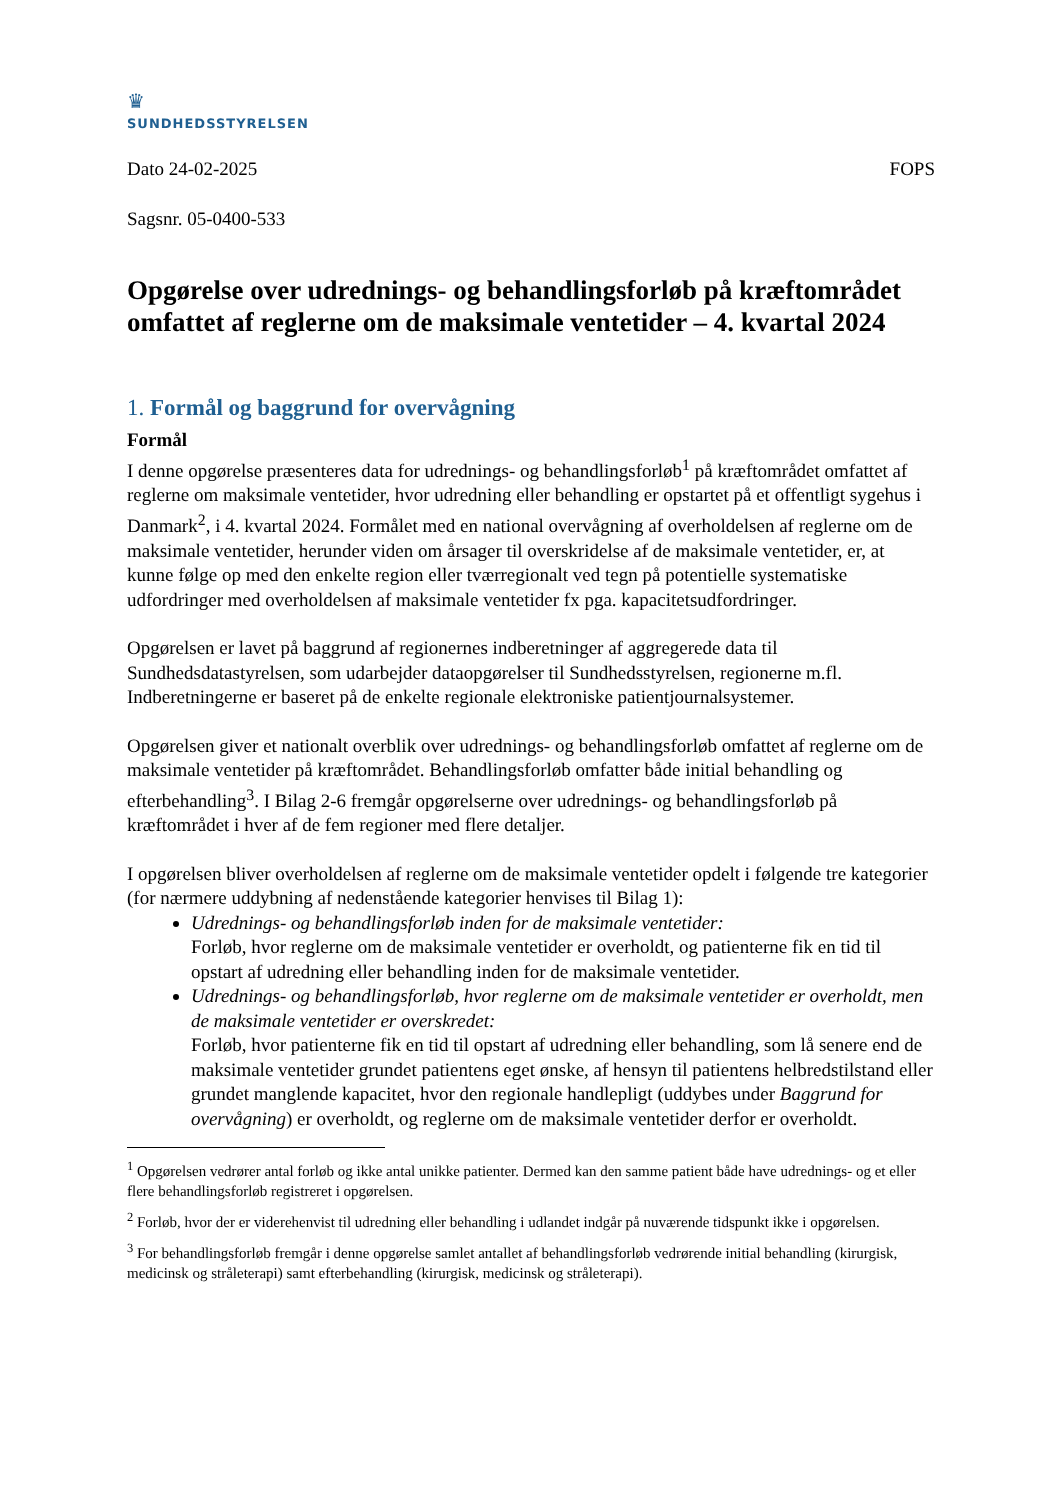♛
SUNDHEDSSTYRELSEN
Dato 24-02-2025 FOPS
Sagsnr. 05-0400-533
Opgørelse over udrednings- og behandlingsforløb på kræftområdet omfattet af reglerne om de maksimale ventetider – 4. kvartal 2024
1. Formål og baggrund for overvågning
Formål
I denne opgørelse præsenteres data for udrednings- og behandlingsforløb<sup>1</sup> på kræftområdet omfattet af reglerne om maksimale ventetider, hvor udredning eller behandling er opstartet på et offentligt sygehus i Danmark<sup>2</sup>, i 4. kvartal 2024. Formålet med en national overvågning af overholdelsen af reglerne om de maksimale ventetider, herunder viden om årsager til overskridelse af de maksimale ventetider, er, at kunne følge op med den enkelte region eller tværregionalt ved tegn på potentielle systematiske udfordringer med overholdelsen af maksimale ventetider fx pga. kapacitetsudfordringer.
Opgørelsen er lavet på baggrund af regionernes indberetninger af aggregerede data til Sundhedsdatastyrelsen, som udarbejder dataopgørelser til Sundhedsstyrelsen, regionerne m.fl. Indberetningerne er baseret på de enkelte regionale elektroniske patientjournalsystemer.
Opgørelsen giver et nationalt overblik over udrednings- og behandlingsforløb omfattet af reglerne om de maksimale ventetider på kræftområdet. Behandlingsforløb omfatter både initial behandling og efterbehandling<sup>3</sup>. I Bilag 2-6 fremgår opgørelserne over udrednings- og behandlingsforløb på kræftområdet i hver af de fem regioner med flere detaljer.
I opgørelsen bliver overholdelsen af reglerne om de maksimale ventetider opdelt i følgende tre kategorier (for nærmere uddybning af nedenstående kategorier henvises til Bilag 1):
Udrednings- og behandlingsforløb inden for de maksimale ventetider:
Forløb, hvor reglerne om de maksimale ventetider er overholdt, og patienterne fik en tid til opstart af udredning eller behandling inden for de maksimale ventetider.
Udrednings- og behandlingsforløb, hvor reglerne om de maksimale ventetider er overholdt, men de maksimale ventetider er overskredet:
Forløb, hvor patienterne fik en tid til opstart af udredning eller behandling, som lå senere end de maksimale ventetider grundet patientens eget ønske, af hensyn til patientens helbredstilstand eller grundet manglende kapacitet, hvor den regionale handlepligt (uddybes under Baggrund for overvågning) er overholdt, og reglerne om de maksimale ventetider derfor er overholdt.
<sup>1</sup> Opgørelsen vedrører antal forløb og ikke antal unikke patienter. Dermed kan den samme patient både have udrednings- og et eller flere behandlingsforløb registreret i opgørelsen.
<sup>2</sup> Forløb, hvor der er viderehenvist til udredning eller behandling i udlandet indgår på nuværende tidspunkt ikke i opgørelsen.
<sup>3</sup> For behandlingsforløb fremgår i denne opgørelse samlet antallet af behandlingsforløb vedrørende initial behandling (kirurgisk, medicinsk og stråleterapi) samt efterbehandling (kirurgisk, medicinsk og stråleterapi).